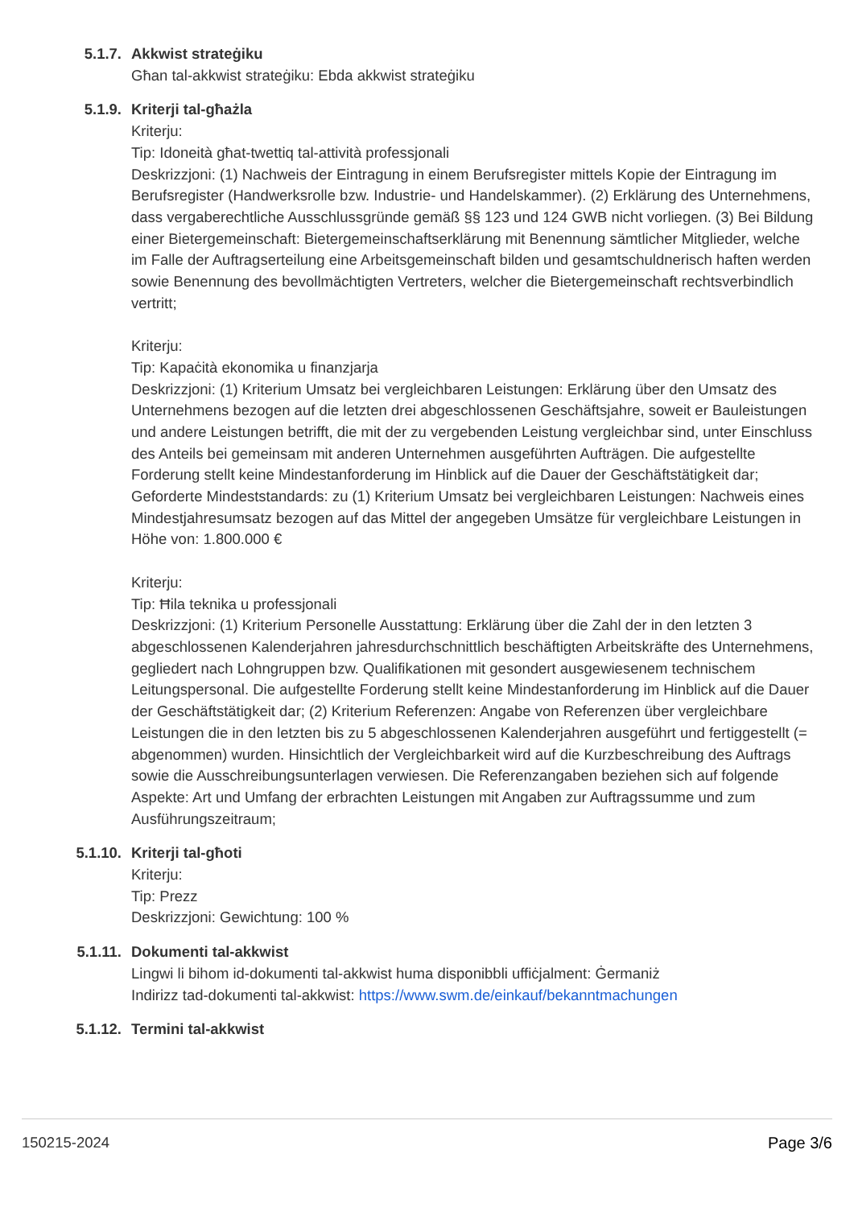5.1.7. Akkwist strateġiku
Għan tal-akkwist strateġiku: Ebda akkwist strateġiku
5.1.9. Kriterji tal-għażla
Kriterju:
Tip: Idoneità għat-twettiq tal-attività professjonali
Deskrizzjoni: (1) Nachweis der Eintragung in einem Berufsregister mittels Kopie der Eintragung im Berufsregister (Handwerksrolle bzw. Industrie- und Handelskammer). (2) Erklärung des Unternehmens, dass vergaberechtliche Ausschlussgründe gemäß §§ 123 und 124 GWB nicht vorliegen. (3) Bei Bildung einer Bietergemeinschaft: Bietergemeinschaftserklärung mit Benennung sämtlicher Mitglieder, welche im Falle der Auftragserteilung eine Arbeitsgemeinschaft bilden und gesamtschuldnerisch haften werden sowie Benennung des bevollmächtigten Vertreters, welcher die Bietergemeinschaft rechtsverbindlich vertritt;
Kriterju:
Tip: Kapaċità ekonomika u finanzjarja
Deskrizzjoni: (1) Kriterium Umsatz bei vergleichbaren Leistungen: Erklärung über den Umsatz des Unternehmens bezogen auf die letzten drei abgeschlossenen Geschäftsjahre, soweit er Bauleistungen und andere Leistungen betrifft, die mit der zu vergebenden Leistung vergleichbar sind, unter Einschluss des Anteils bei gemeinsam mit anderen Unternehmen ausgeführten Aufträgen. Die aufgestellte Forderung stellt keine Mindestanforderung im Hinblick auf die Dauer der Geschäftstätigkeit dar; Geforderte Mindeststandards: zu (1) Kriterium Umsatz bei vergleichbaren Leistungen: Nachweis eines Mindestjahresumsatz bezogen auf das Mittel der angegeben Umsätze für vergleichbare Leistungen in Höhe von: 1.800.000 €
Kriterju:
Tip: Ħila teknika u professjonali
Deskrizzjoni: (1) Kriterium Personelle Ausstattung: Erklärung über die Zahl der in den letzten 3 abgeschlossenen Kalenderjahren jahresdurchschnittlich beschäftigten Arbeitskräfte des Unternehmens, gegliedert nach Lohngruppen bzw. Qualifikationen mit gesondert ausgewiesenem technischem Leitungspersonal. Die aufgestellte Forderung stellt keine Mindestanforderung im Hinblick auf die Dauer der Geschäftstätigkeit dar; (2) Kriterium Referenzen: Angabe von Referenzen über vergleichbare Leistungen die in den letzten bis zu 5 abgeschlossenen Kalenderjahren ausgeführt und fertiggestellt (= abgenommen) wurden. Hinsichtlich der Vergleichbarkeit wird auf die Kurzbeschreibung des Auftrags sowie die Ausschreibungsunterlagen verwiesen. Die Referenzangaben beziehen sich auf folgende Aspekte: Art und Umfang der erbrachten Leistungen mit Angaben zur Auftragssumme und zum Ausführungszeitraum;
5.1.10. Kriterji tal-għoti
Kriterju:
Tip: Prezz
Deskrizzjoni: Gewichtung: 100 %
5.1.11. Dokumenti tal-akkwist
Lingwi li bihom id-dokumenti tal-akkwist huma disponibbli uffiċjalment: Ġermaniż
Indirizz tad-dokumenti tal-akkwist: https://www.swm.de/einkauf/bekanntmachungen
5.1.12. Termini tal-akkwist
150215-2024 Page 3/6